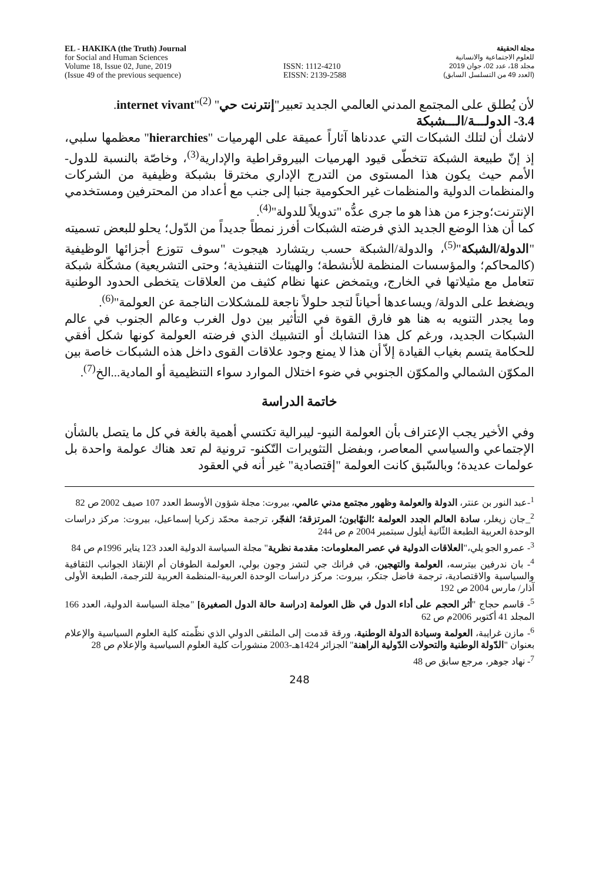EL - HAKIKA (the Truth) Journal
for Social and Human Sciences
Volume 18, Issue 02, June, 2019
(Issue 49 of the previous sequence)
ISSN: 1112-4210
EISSN: 2139-2588
مجلة الحقيقة
للعلوم الاجتماعية والانسانية
مجلد 18، عدد 02، جوان 2019
(العدد 49 من التسلسل السابق)
لأن يُطلق على المجتمع المدني العالمي الجديد تعبير"إنترنت حي" internet vivant"<sup>(2)</sup>.
3.4- الدولـــة/الـــشبكة
لاشك أن لتلك الشبكات التي عددناها آثاراً عميقة على الهرميات "hierarchies" معظمها سلبي، إذ إنّ طبيعة الشبكة تتخطّى قيود الهرميات البيروقراطية والإدارية<sup>(3)</sup>، وخاصّة بالنسبة للدول- الأمم حيث يكون هذا المستوى من التدرج الإداري مخترقا بشبكة وظيفية من الشركات والمنظمات الدولية والمنظمات غير الحكومية جنبا إلى جنب مع أعداد من المحترفين ومستخدمي الإنترنت؛وجزء من هذا هو ما جرى عدُّه "تدويلاً للدولة"<sup>(4)</sup>.
كما أن هذا الوضع الجديد الذي فرضته الشبكات أفرز نمطاً جديداً من الدّول؛ يحلو للبعض تسميته "الدولة/الشبكة"<sup>(5)</sup>، والدولة/الشبكة حسب ريتشارد هيجوت "سوف تتوزع أجزائها الوظيفية (كالمحاكم؛ والمؤسسات المنظمة للأنشطة؛ والهيئات التنفيذية؛ وحتى التشريعية) مشكّلة شبكة تتعامل مع مثيلاتها في الخارج، ويتمخض عنها نظام كثيف من العلاقات يتخطى الحدود الوطنية ويضغط على الدولة/ ويساعدها أحياناً لتجد حلولاً ناجعة للمشكلات الناجمة عن العولمة"<sup>(6)</sup>.
وما يجدر التنويه به هنا هو فارق القوة في التأثير بين دول الغرب وعالم الجنوب في عالم الشبكات الجديد، ورغم كل هذا التشابك أو التشبيك الذي فرضته العولمة كونها شكل أفقي للحكامة يتسم بغياب القيادة إلاّ أن هذا لا يمنع وجود علاقات القوى داخل هذه الشبكات خاصة بين المكوّن الشمالي والمكوّن الجنوبي في ضوء اختلال الموارد سواء التنظيمية أو المادية...الخ<sup>(7)</sup>.
خاتمة الدراسة
وفي الأخير يجب الإعتراف بأن العولمة النيو- ليبرالية تكتسي أهمية بالغة في كل ما يتصل بالشأن الإجتماعي والسياسي المعاصر، وبفضل التثويرات التّكنو- ترونية لم تعد هناك عولمة واحدة بل عولمات عديدة؛ وبالسّبق كانت العولمة "إقتصادية" غير أنه في العقود
<sup>1</sup>-عبد النور بن عنتر، الدولة والعولمة وظهور مجتمع مدني عالمي، بيروت: مجلة شؤون الأوسط العدد 107 صيف 2002 ص 82
<sup>2</sup>_جان زيغلر، سادة العالم الجدد العولمة ؛النهّابون؛ المرتزقة؛ الفجّر، ترجمة محمّد زكريا إسماعيل، بيروت: مركز دراسات الوحدة العربية الطبعة الثّانية أيلول سبتمبر 2004 م ص 244
<sup>3</sup>- عمرو الجو يلي،"العلاقات الدولية في عصر المعلومات: مقدمة نظرية" مجلة السياسة الدولية العدد 123 يناير 1996م ص 84
<sup>4</sup>- بان ندرفين بيترسه، العولمة والتهجين، في فرانك جي لتشز وجون بولي، العولمة الطوفان أم الإنقاذ الجوانب الثقافية والسياسية والاقتصادية، ترجمة فاضل جتكر، بيروت: مركز دراسات الوحدة العربية-المنظمة العربية للترجمة، الطبعة الأولى آذار/ مارس 2004 ص 192
<sup>5</sup>- قاسم حجاج "أثر الحجم على أداء الدول في ظل العولمة [دراسة حالة الدول الصغيرة] "مجلة السياسة الدولية، العدد 166 المجلد 41 أكتوبر 2006م ص 62
<sup>6</sup>- مازن غرايبة، العولمة وسيادة الدولة الوطنية، ورقة قدمت إلى الملتقى الدولي الذي نظّمته كلية العلوم السياسية والإعلام بعنوان "الدّولة الوطنية والتحولات الدّولية الراهنة" الجزائر 1424هـ-2003 منشورات كلية العلوم السياسية والإعلام ص 28
<sup>7</sup>- نهاد جوهر، مرجع سابق ص 48
248